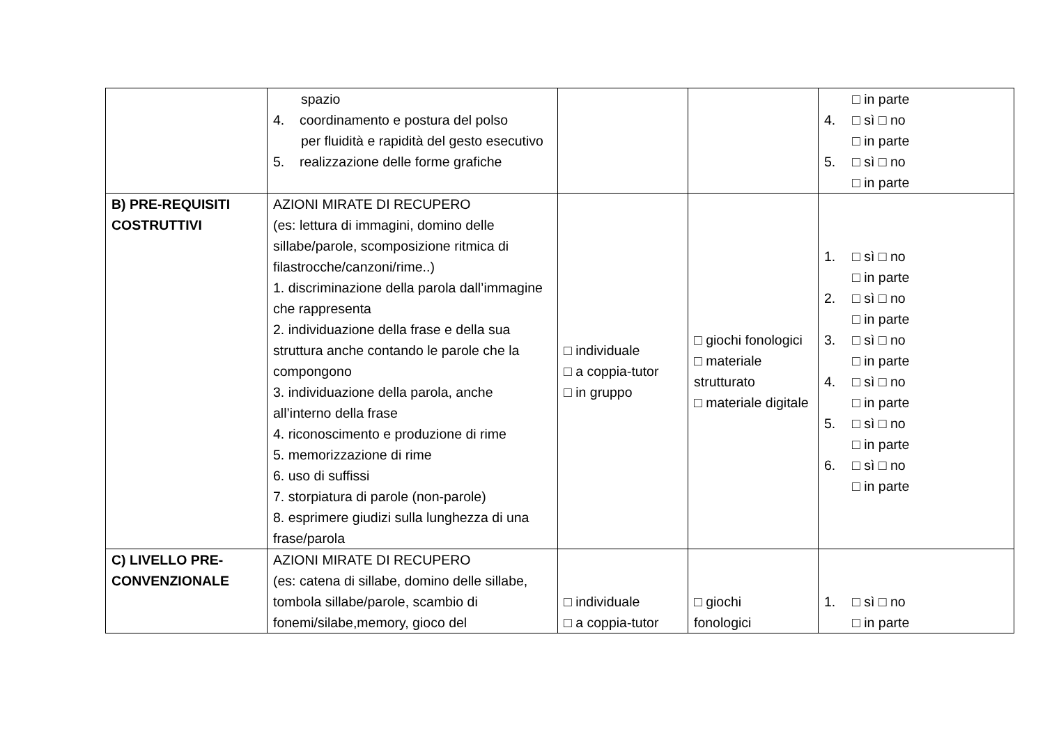| | spazio 4. coordinamento e postura del polso per fluidità e rapidità del gesto esecutivo 5. realizzazione delle forme grafiche | | | □ in parte 4. □ sì □ no □ in parte 5. □ sì □ no □ in parte |
| B) PRE-REQUISITI COSTRUTTIVI | AZIONI MIRATE DI RECUPERO (es: lettura di immagini, domino delle sillabe/parole, scomposizione ritmica di filastrocche/canzoni/rime..) 1. discriminazione della parola dall’immagine che rappresenta 2. individuazione della frase e della sua struttura anche contando le parole che la compongono 3. individuazione della parola, anche all’interno della frase 4. riconoscimento e produzione di rime 5. memorizzazione di rime 6. uso di suffissi 7. storpiatura di parole (non-parole) 8. esprimere giudizi sulla lunghezza di una frase/parola | □ individuale □ a coppia-tutor □ in gruppo | □ giochi fonologici □ materiale strutturato □ materiale digitale | 1. □ sì □ no □ in parte 2. □ sì □ no □ in parte 3. □ sì □ no □ in parte 4. □ sì □ no □ in parte 5. □ sì □ no □ in parte 6. □ sì □ no □ in parte |
| C) LIVELLO PRE-CONVENZIONALE | AZIONI MIRATE DI RECUPERO (es: catena di sillabe, domino delle sillabe, tombola sillabe/parole, scambio di fonemi/silabe,memory, gioco del | □ individuale □ a coppia-tutor | □ giochi fonologici | 1. □ sì □ no □ in parte |